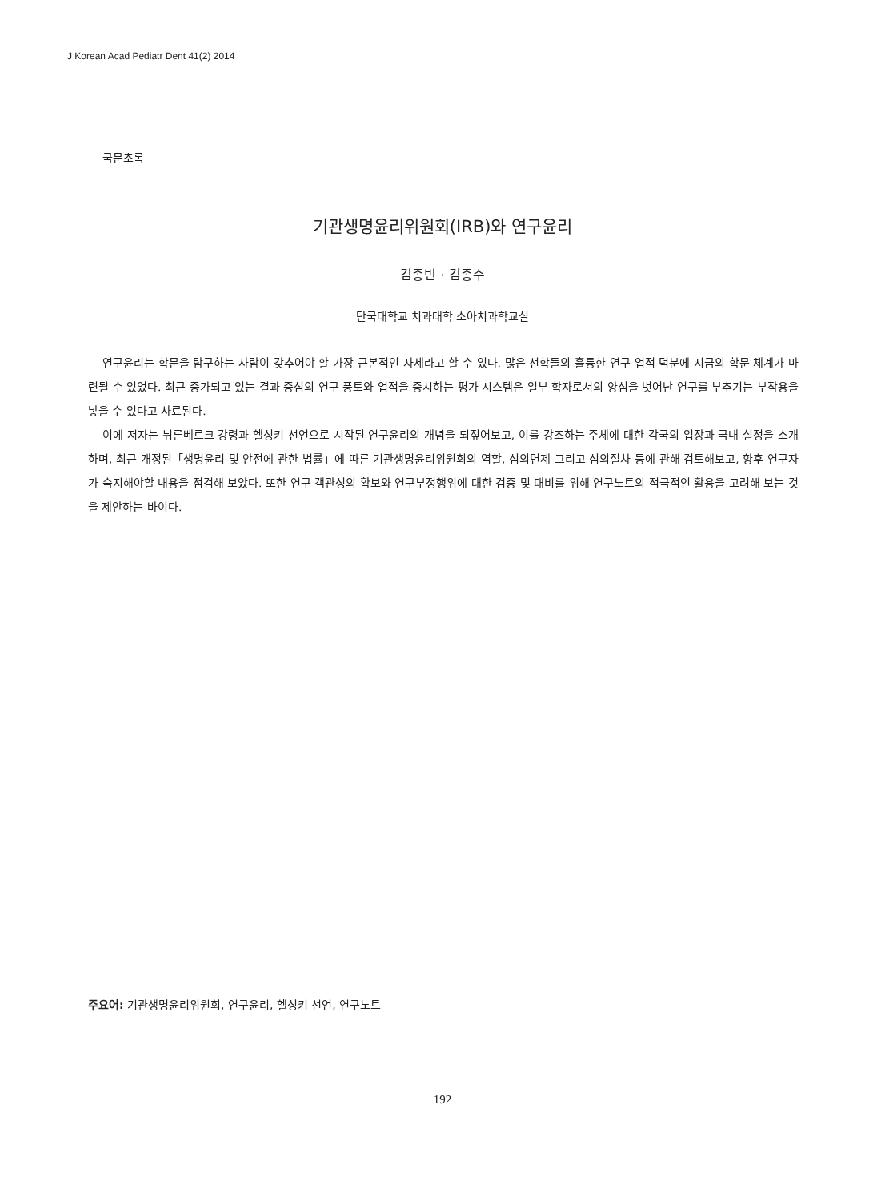J Korean Acad Pediatr Dent 41(2) 2014
국문초록
기관생명윤리위원회(IRB)와 연구윤리
김종빈 · 김종수
단국대학교 치과대학 소아치과학교실
연구윤리는 학문을 탐구하는 사람이 갖추어야 할 가장 근본적인 자세라고 할 수 있다. 많은 선학들의 훌륭한 연구 업적 덕분에 지금의 학문 체계가 마련될 수 있었다. 최근 증가되고 있는 결과 중심의 연구 풍토와 업적을 중시하는 평가 시스템은 일부 학자로서의 양심을 벗어난 연구를 부추기는 부작용을 낳을 수 있다고 사료된다.
이에 저자는 뉘른베르크 강령과 헬싱키 선언으로 시작된 연구윤리의 개념을 되짚어보고, 이를 강조하는 주체에 대한 각국의 입장과 국내 실정을 소개하며, 최근 개정된「생명윤리 및 안전에 관한 법률」에 따른 기관생명윤리위원회의 역할, 심의면제 그리고 심의절차 등에 관해 검토해보고, 향후 연구자가 숙지해야할 내용을 점검해 보았다. 또한 연구 객관성의 확보와 연구부정행위에 대한 검증 및 대비를 위해 연구노트의 적극적인 활용을 고려해 보는 것을 제안하는 바이다.
주요어: 기관생명윤리위원회, 연구윤리, 헬싱키 선언, 연구노트
192